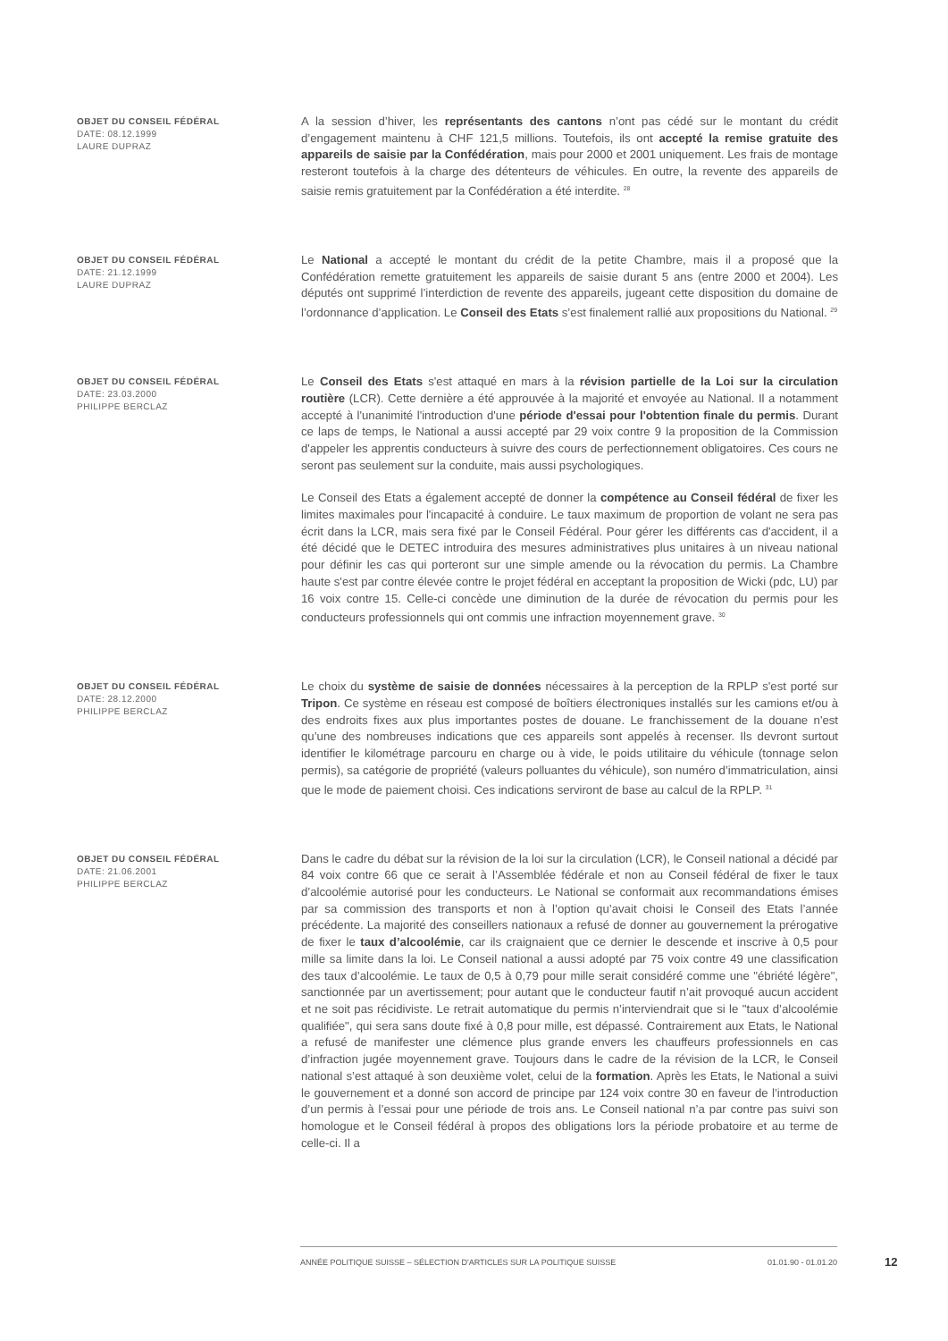OBJET DU CONSEIL FÉDÉRAL
DATE: 08.12.1999
LAURE DUPRAZ
A la session d’hiver, les représentants des cantons n’ont pas cédé sur le montant du crédit d’engagement maintenu à CHF 121,5 millions. Toutefois, ils ont accepté la remise gratuite des appareils de saisie par la Confédération, mais pour 2000 et 2001 uniquement. Les frais de montage resteront toutefois à la charge des détenteurs de véhicules. En outre, la revente des appareils de saisie remis gratuitement par la Confédération a été interdite. <sup>28</sup>
OBJET DU CONSEIL FÉDÉRAL
DATE: 21.12.1999
LAURE DUPRAZ
Le National a accepté le montant du crédit de la petite Chambre, mais il a proposé que la Confédération remette gratuitement les appareils de saisie durant 5 ans (entre 2000 et 2004). Les députés ont supprimé l’interdiction de revente des appareils, jugeant cette disposition du domaine de l’ordonnance d’application. Le Conseil des Etats s’est finalement rallié aux propositions du National. <sup>29</sup>
OBJET DU CONSEIL FÉDÉRAL
DATE: 23.03.2000
PHILIPPE BERCLAZ
Le Conseil des Etats s'est attaqué en mars à la révision partielle de la Loi sur la circulation routière (LCR). Cette dernière a été approuvée à la majorité et envoyée au National. Il a notamment accepté à l'unanimité l'introduction d'une période d'essai pour l'obtention finale du permis. Durant ce laps de temps, le National a aussi accepté par 29 voix contre 9 la proposition de la Commission d'appeler les apprentis conducteurs à suivre des cours de perfectionnement obligatoires. Ces cours ne seront pas seulement sur la conduite, mais aussi psychologiques.
Le Conseil des Etats a également accepté de donner la compétence au Conseil fédéral de fixer les limites maximales pour l'incapacité à conduire. Le taux maximum de proportion de volant ne sera pas écrit dans la LCR, mais sera fixé par le Conseil Fédéral. Pour gérer les différents cas d'accident, il a été décidé que le DETEC introduira des mesures administratives plus unitaires à un niveau national pour définir les cas qui porteront sur une simple amende ou la révocation du permis. La Chambre haute s'est par contre élevée contre le projet fédéral en acceptant la proposition de Wicki (pdc, LU) par 16 voix contre 15. Celle-ci concède une diminution de la durée de révocation du permis pour les conducteurs professionnels qui ont commis une infraction moyennement grave. <sup>30</sup>
OBJET DU CONSEIL FÉDÉRAL
DATE: 28.12.2000
PHILIPPE BERCLAZ
Le choix du système de saisie de données nécessaires à la perception de la RPLP s'est porté sur Tripon. Ce système en réseau est composé de boîtiers électroniques installés sur les camions et/ou à des endroits fixes aux plus importantes postes de douane. Le franchissement de la douane n'est qu’une des nombreuses indications que ces appareils sont appelés à recenser. Ils devront surtout identifier le kilométrage parcouru en charge ou à vide, le poids utilitaire du véhicule (tonnage selon permis), sa catégorie de propriété (valeurs polluantes du véhicule), son numéro d’immatriculation, ainsi que le mode de paiement choisi. Ces indications serviront de base au calcul de la RPLP. <sup>31</sup>
OBJET DU CONSEIL FÉDÉRAL
DATE: 21.06.2001
PHILIPPE BERCLAZ
Dans le cadre du débat sur la révision de la loi sur la circulation (LCR), le Conseil national a décidé par 84 voix contre 66 que ce serait à l’Assemblée fédérale et non au Conseil fédéral de fixer le taux d’alcoolémie autorisé pour les conducteurs. Le National se conformait aux recommandations émises par sa commission des transports et non à l’option qu’avait choisi le Conseil des Etats l’année précédente. La majorité des conseillers nationaux a refusé de donner au gouvernement la prérogative de fixer le taux d’alcoolémie, car ils craignaient que ce dernier le descende et inscrive à 0,5 pour mille sa limite dans la loi. Le Conseil national a aussi adopté par 75 voix contre 49 une classification des taux d’alcoolémie. Le taux de 0,5 à 0,79 pour mille serait considéré comme une "ébriété légère", sanctionnée par un avertissement; pour autant que le conducteur fautif n’ait provoqué aucun accident et ne soit pas récidiviste. Le retrait automatique du permis n’interviendrait que si le "taux d’alcoolémie qualifiée", qui sera sans doute fixé à 0,8 pour mille, est dépassé. Contrairement aux Etats, le National a refusé de manifester une clémence plus grande envers les chauffeurs professionnels en cas d’infraction jugée moyennement grave. Toujours dans le cadre de la révision de la LCR, le Conseil national s’est attaqué à son deuxième volet, celui de la formation. Après les Etats, le National a suivi le gouvernement et a donné son accord de principe par 124 voix contre 30 en faveur de l’introduction d’un permis à l’essai pour une période de trois ans. Le Conseil national n’a par contre pas suivi son homologue et le Conseil fédéral à propos des obligations lors la période probatoire et au terme de celle-ci. Il a
ANNÉE POLITIQUE SUISSE – SÉLECTION D'ARTICLES SUR LA POLITIQUE SUISSE 01.01.90 - 01.01.20
12